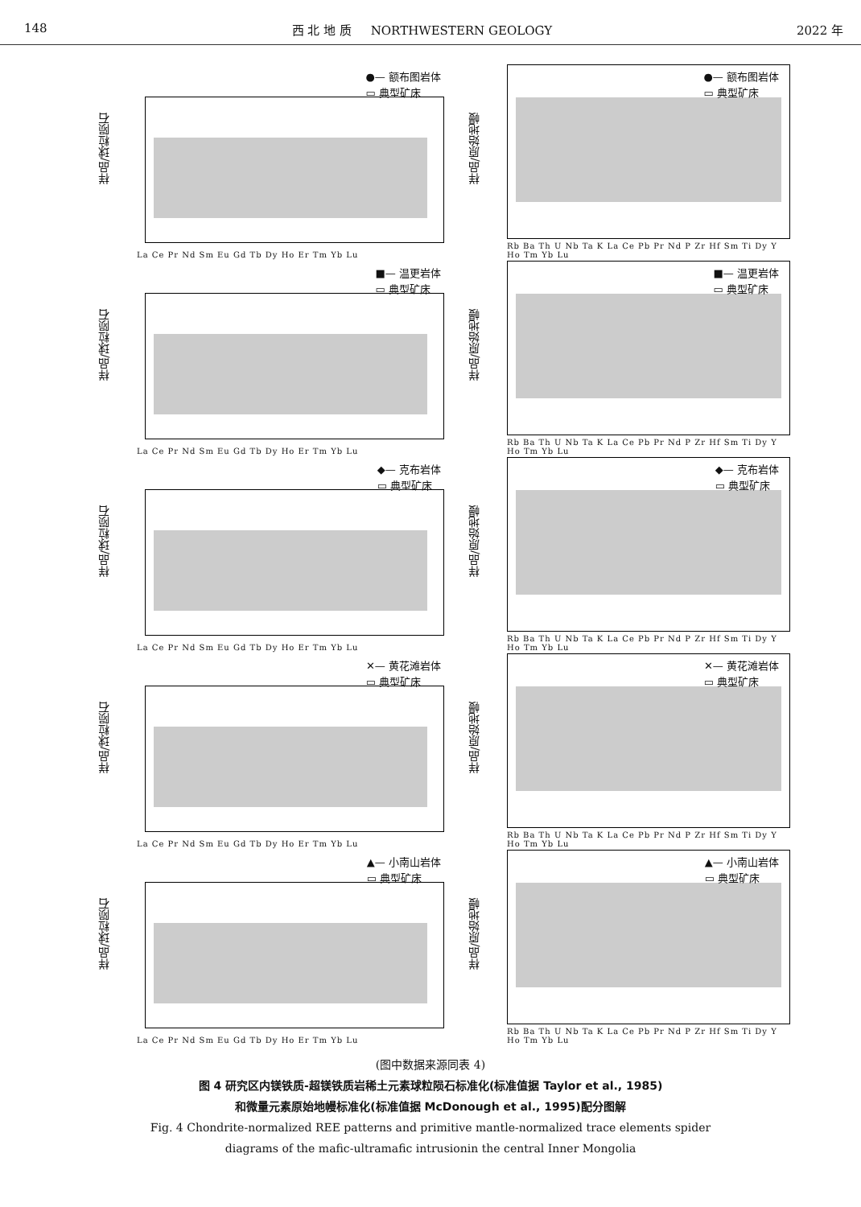148 西 北 地 质 NORTHWESTERN GEOLOGY 2022 年
样品/球粒陨石
●— 额布图岩体
▭ 典型矿床
La Ce Pr Nd Sm Eu Gd Tb Dy Ho Er Tm Yb Lu
样品/原始地幔
●— 额布图岩体
▭ 典型矿床
Rb Ba Th U Nb Ta K La Ce Pb Pr Nd P Zr Hf Sm Ti Dy Y Ho Tm Yb Lu
样品/球粒陨石
■— 温更岩体
▭ 典型矿床
La Ce Pr Nd Sm Eu Gd Tb Dy Ho Er Tm Yb Lu
样品/原始地幔
■— 温更岩体
▭ 典型矿床
Rb Ba Th U Nb Ta K La Ce Pb Pr Nd P Zr Hf Sm Ti Dy Y Ho Tm Yb Lu
样品/球粒陨石
◆— 克布岩体
▭ 典型矿床
La Ce Pr Nd Sm Eu Gd Tb Dy Ho Er Tm Yb Lu
样品/原始地幔
◆— 克布岩体
▭ 典型矿床
Rb Ba Th U Nb Ta K La Ce Pb Pr Nd P Zr Hf Sm Ti Dy Y Ho Tm Yb Lu
样品/球粒陨石
✕— 黄花滩岩体
▭ 典型矿床
La Ce Pr Nd Sm Eu Gd Tb Dy Ho Er Tm Yb Lu
样品/原始地幔
✕— 黄花滩岩体
▭ 典型矿床
Rb Ba Th U Nb Ta K La Ce Pb Pr Nd P Zr Hf Sm Ti Dy Y Ho Tm Yb Lu
样品/球粒陨石
▲— 小南山岩体
▭ 典型矿床
La Ce Pr Nd Sm Eu Gd Tb Dy Ho Er Tm Yb Lu
样品/原始地幔
▲— 小南山岩体
▭ 典型矿床
Rb Ba Th U Nb Ta K La Ce Pb Pr Nd P Zr Hf Sm Ti Dy Y Ho Tm Yb Lu
(图中数据来源同表 4)
图 4 研究区内镁铁质-超镁铁质岩稀土元素球粒陨石标准化(标准值据 Taylor et al., 1985)
和微量元素原始地幔标准化(标准值据 McDonough et al., 1995)配分图解
Fig. 4 Chondrite-normalized REE patterns and primitive mantle-normalized trace elements spider
diagrams of the mafic-ultramafic intrusionin the central Inner Mongolia